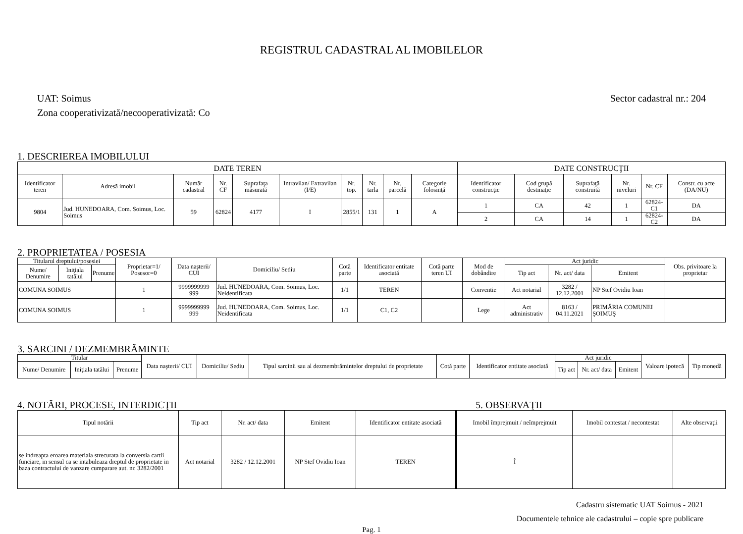REGISTRUL CADASTRAL AL IMOBILELOR
UAT: Soimus
Zona cooperativizată/necooperativizată: Co
Sector cadastral nr.: 204
1. DESCRIEREA IMOBILULUI
| DATE TEREN | | | | | | | | | | DATE CONSTRUCŢII | | | | | |
| --- | --- | --- | --- | --- | --- | --- | --- | --- | --- | --- | --- | --- | --- | --- | --- |
| Identificator teren | Adresă imobil | Număr cadastral | Nr. CF | Suprafaţa măsurată | Intravilan/ Extravilan (I/E) | Nr. top. | Nr. tarla | Nr. parcelă | Categorie folosinţă | Identificator construcţie | Cod grupă destinaţie | Suprafaţă construită | Nr. niveluri | Nr. CF | Constr. cu acte (DA/NU) |
| 9804 | Jud. HUNEDOARA, Com. Soimus, Loc. Soimus | 59 | 62824 | 4177 | I | 2855/1 | 131 | 1 | A | 1 | CA | 42 | 1 | 62824-C1 | DA |
| | | | | | | | | | | 2 | CA | 14 | 1 | 62824-C2 | DA |
2. PROPRIETATEA / POSESIA
| Titularul dreptului/posesiei | | | Proprietar=1/ Posesor=0 | Data naşterii/ CUI | Domiciliu/ Sediu | Cotă parte | Identificator entitate asociată | Cotă parte teren UI | Mod de dobândire | Act juridic | | | Obs. privitoare la proprietar |
| --- | --- | --- | --- | --- | --- | --- | --- | --- | --- | --- | --- | --- | --- |
| Nume/ Denumire | Iniţiala tatălui | Prenume | | | | | | | | Tip act | Nr. act/ data | Emitent | |
| COMUNA SOIMUS | | | 1 | 9999999999 999 | Jud. HUNEDOARA, Com. Soimus, Loc. Neidentificata | 1/1 | TEREN | | Conventie | Act notarial | 3282 / 12.12.2001 | NP Stef Ovidiu Ioan | |
| COMUNA SOIMUS | | | 1 | 9999999999 999 | Jud. HUNEDOARA, Com. Soimus, Loc. Neidentificata | 1/1 | C1, C2 | | Lege | Act administrativ | 8163 / 04.11.2021 | PRIMĂRIA COMUNEI ŞOIMUŞ | |
3. SARCINI / DEZMEMBRĂMINTE
| Titular | | | Data naşterii/ CUI | Domiciliu/ Sediu | Tipul sarcinii sau al dezmembrămintelor dreptului de proprietate | Cotă parte | Identificator entitate asociată | Act juridic | | | Valoare ipotecă | Tip monedă |
| --- | --- | --- | --- | --- | --- | --- | --- | --- | --- | --- | --- | --- |
| Nume/ Denumire | Iniţiala tatălui | Prenume | | | | | | Tip act | Nr. act/ data | Emitent | | |
4. NOTĂRI, PROCESE, INTERDICŢII 5. OBSERVAŢII
| Tipul notării | Tip act | Nr. act/ data | Emitent | Identificator entitate asociată | Imobil împrejmuit / neîmprejmuit | Imobil contestat / necontestat | Alte observaţii |
| --- | --- | --- | --- | --- | --- | --- | --- |
| se indreapta eroarea materiala strecurata la conversia cartii funciare, in sensul ca se intabuleaza dreptul de proprietate in baza contractului de vanzare cumparare aut. nr. 3282/2001 | Act notarial | 3282 / 12.12.2001 | NP Stef Ovidiu Ioan | TEREN | Î | | |
Cadastru sistematic UAT Soimus - 2021
Documentele tehnice ale cadastrului – copie spre publicare
Pag. 1